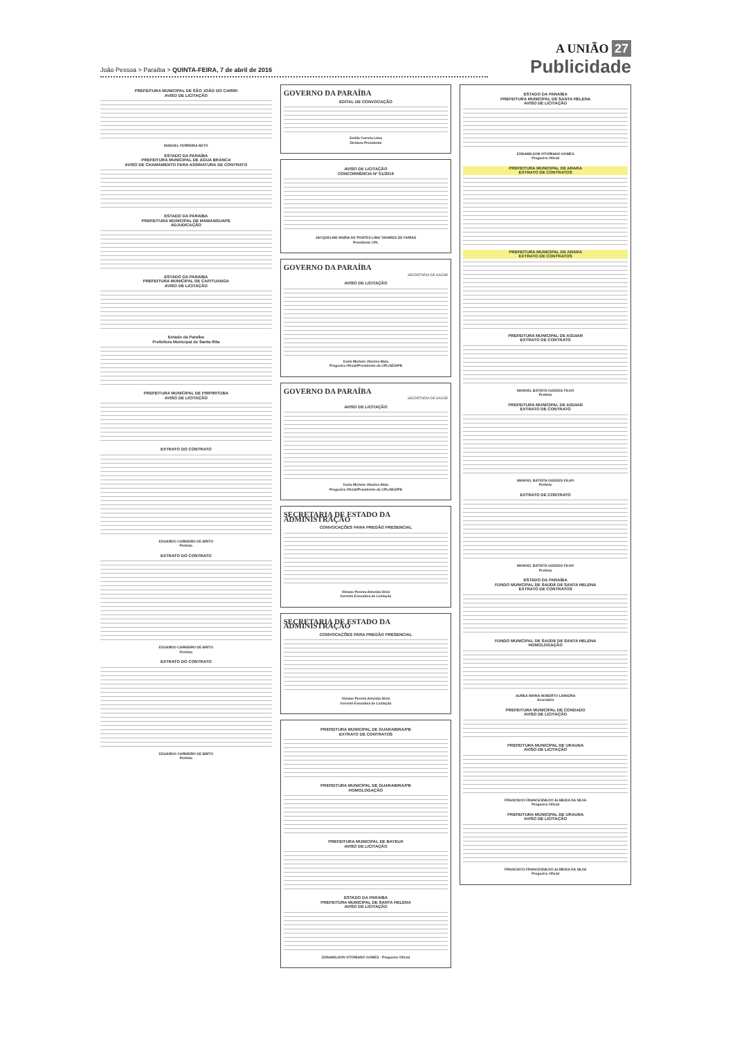João Pessoa > Paraíba > QUINTA-FEIRA, 7 de abril de 2016
A UNIÃO 27
Publicidade
PREFEITURA MUNICIPAL DE SÃO JOÃO DO CARIRI
AVISO DE LICITAÇÃO
MANOEL FERREIRA NETO
ESTADO DA PARAÍBA
PREFEITURA MUNICIPAL DE ÁGUA BRANCA
AVISO DE CHAMAMENTO PARA ASSINATURA DE CONTRATO
ESTADO DA PARAÍBA
PREFEITURA MUNICIPAL DE MAMANGUAPE
ADJUDICAÇÃO
ESTADO DA PARAÍBA
PREFEITURA MUNICIPAL DE CAPITUANGA
AVISO DE LICITAÇÃO
Estado da Paraíba
Prefeitura Municipal de Santa Rita
PREFEITURA MUNICIPAL DE PIRPIRITUBA
AVISO DE LICITAÇÃO
EXTRATO DO CONTRATO
EDUARDO CARNEIRO DE BRITO
Prefeito
EXTRATO DO CONTRATO
EDUARDO CARNEIRO DE BRITO
Prefeito
EXTRATO DO CONTRATO
EDUARDO CARNEIRO DE BRITO
Prefeito
GOVERNO DA PARAÍBA
EDITAL DE CONVOCAÇÃO
Emília Correia Lima
Diretora Presidente
AVISO DE LICITAÇÃO
CONCORRÊNCIA Nº 01/2016
JACQUELINE MARIA DE PONTES LIMA TAVARES DE FARIAS
Presidente CPL
GOVERNO DA PARAÍBA
SECRETARIA DE SAÚDE
AVISO DE LICITAÇÃO
Karla Michele Vitorino Maia
Pregoeira Oficial/Presidente da CPL/SES/PB
GOVERNO DA PARAÍBA
SECRETARIA DE SAÚDE
AVISO DE LICITAÇÃO
Karla Michele Vitorino Maia
Pregoeira Oficial/Presidente da CPL/SES/PB
SECRETARIA DE ESTADO DA ADMINISTRAÇÃO
CONVOCAÇÕES PARA PREGÃO PRESENCIAL
Viviane Pereira Almeida Diniz
Gerente Executiva de Licitação
SECRETARIA DE ESTADO DA ADMINISTRAÇÃO
CONVOCAÇÕES PARA PREGÃO PRESENCIAL
Viviane Pereira Almeida Diniz
Gerente Executiva de Licitação
PREFEITURA MUNICIPAL DE GUARABIRA/PB
EXTRATO DE CONTRATOS
PREFEITURA MUNICIPAL DE GUARABIRA/PB
HOMOLOGAÇÃO
PREFEITURA MUNICIPAL DE BAYEUX
AVISO DE LICITAÇÃO
ESTADO DA PARAÍBA
PREFEITURA MUNICIPAL DE SANTA HELENA
AVISO DE LICITAÇÃO
EDNAMILSON VITORIANO GOMES - Pregoeiro Oficial
ESTADO DA PARAÍBA
PREFEITURA MUNICIPAL DE SANTA HELENA
AVISO DE LICITAÇÃO
EDNAMILSON VITORIANO GOMES
Pregoeiro Oficial
PREFEITURA MUNICIPAL DE ARARA
EXTRATO DE CONTRATOS
PREFEITURA MUNICIPAL DE ARARA
EXTRATO DE CONTRATOS
PREFEITURA MUNICIPAL DE AGUIAR
EXTRATO DE CONTRATO
MANOEL BATISTA GUEDES FILHO
Prefeito
PREFEITURA MUNICIPAL DE AGUIAR
EXTRATO DE CONTRATO
MANOEL BATISTA GUEDES FILHO
Prefeito
EXTRATO DE CONTRATO
MANOEL BATISTA GUEDES FILHO
Prefeito
ESTADO DA PARAÍBA
FUNDO MUNICIPAL DE SAÚDE DE SANTA HELENA
EXTRATO DE CONTRATOS
FUNDO MUNICIPAL DE SAÚDE DE SANTA HELENA
HOMOLOGAÇÃO
AUREA MARIA NOBERTO LINHEIRA
Secretária
PREFEITURA MUNICIPAL DE CONDADO
AVISO DE LICITAÇÃO
PREFEITURA MUNICIPAL DE URAUNA
AVISO DE LICITAÇÃO
FRANCISCO FRANCESNILDO ALMEIDA DA SILVA
Pregoeiro Oficial
PREFEITURA MUNICIPAL DE URAUNA
AVISO DE LICITAÇÃO
FRANCISCO FRANCESNILDO ALMEIDA DA SILVA
Pregoeiro Oficial